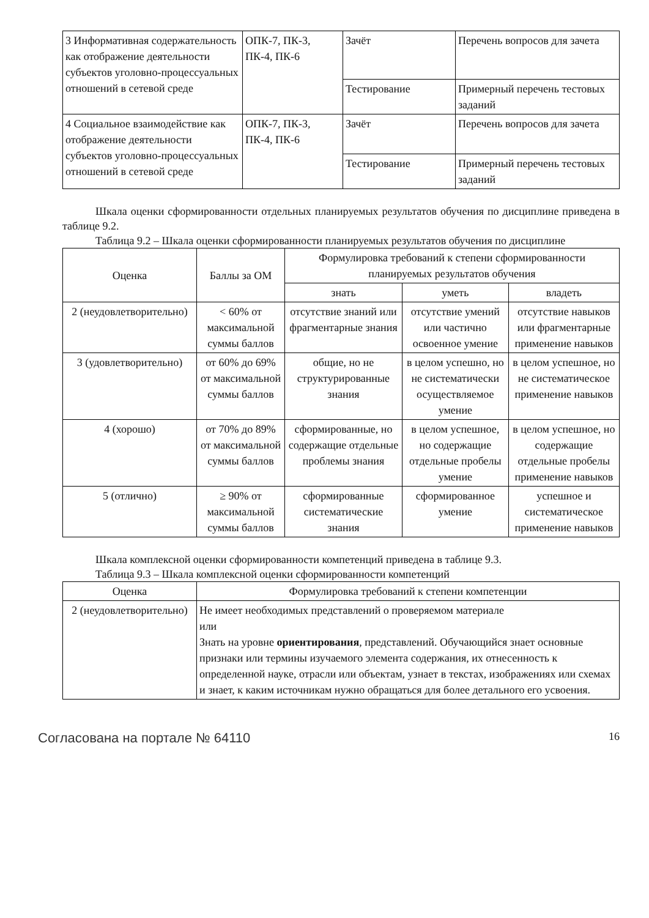| 3 Информативная содержательность как отображение деятельности субъектов уголовно-процессуальных отношений в сетевой среде | ОПК-7, ПК-3, ПК-4, ПК-6 | Зачёт | Перечень вопросов для зачета |
| | | Тестирование | Примерный перечень тестовых заданий |
| 4 Социальное взаимодействие как отображение деятельности субъектов уголовно-процессуальных отношений в сетевой среде | ОПК-7, ПК-3, ПК-4, ПК-6 | Зачёт | Перечень вопросов для зачета |
| | | Тестирование | Примерный перечень тестовых заданий |
Шкала оценки сформированности отдельных планируемых результатов обучения по дисциплине приведена в таблице 9.2.
Таблица 9.2 – Шкала оценки сформированности планируемых результатов обучения по дисциплине
| Оценка | Баллы за ОМ | Формулировка требований к степени сформированности планируемых результатов обучения | | |
| --- | --- | --- | --- | --- |
| | | знать | уметь | владеть |
| 2 (неудовлетворительно) | < 60% от максимальной суммы баллов | отсутствие знаний или фрагментарные знания | отсутствие умений или частично освоенное умение | отсутствие навыков или фрагментарные применение навыков |
| 3 (удовлетворительно) | от 60% до 69% от максимальной суммы баллов | общие, но не структурированные знания | в целом успешно, но не систематически осуществляемое умение | в целом успешное, но не систематическое применение навыков |
| 4 (хорошо) | от 70% до 89% от максимальной суммы баллов | сформированные, но содержащие отдельные проблемы знания | в целом успешное, но содержащие отдельные пробелы умение | в целом успешное, но содержащие отдельные пробелы применение навыков |
| 5 (отлично) | ≥ 90% от максимальной суммы баллов | сформированные систематические знания | сформированное умение | успешное и систематическое применение навыков |
Шкала комплексной оценки сформированности компетенций приведена в таблице 9.3.
Таблица 9.3 – Шкала комплексной оценки сформированности компетенций
| Оценка | Формулировка требований к степени компетенции |
| --- | --- |
| 2 (неудовлетворительно) | Не имеет необходимых представлений о проверяемом материале или Знать на уровне ориентирования , представлений. Обучающийся знает основные признаки или термины изучаемого элемента содержания, их отнесенность к определенной науке, отрасли или объектам, узнает в текстах, изображениях или схемах и знает, к каким источникам нужно обращаться для более детального его усвоения. |
Согласована на портале № 64110 16